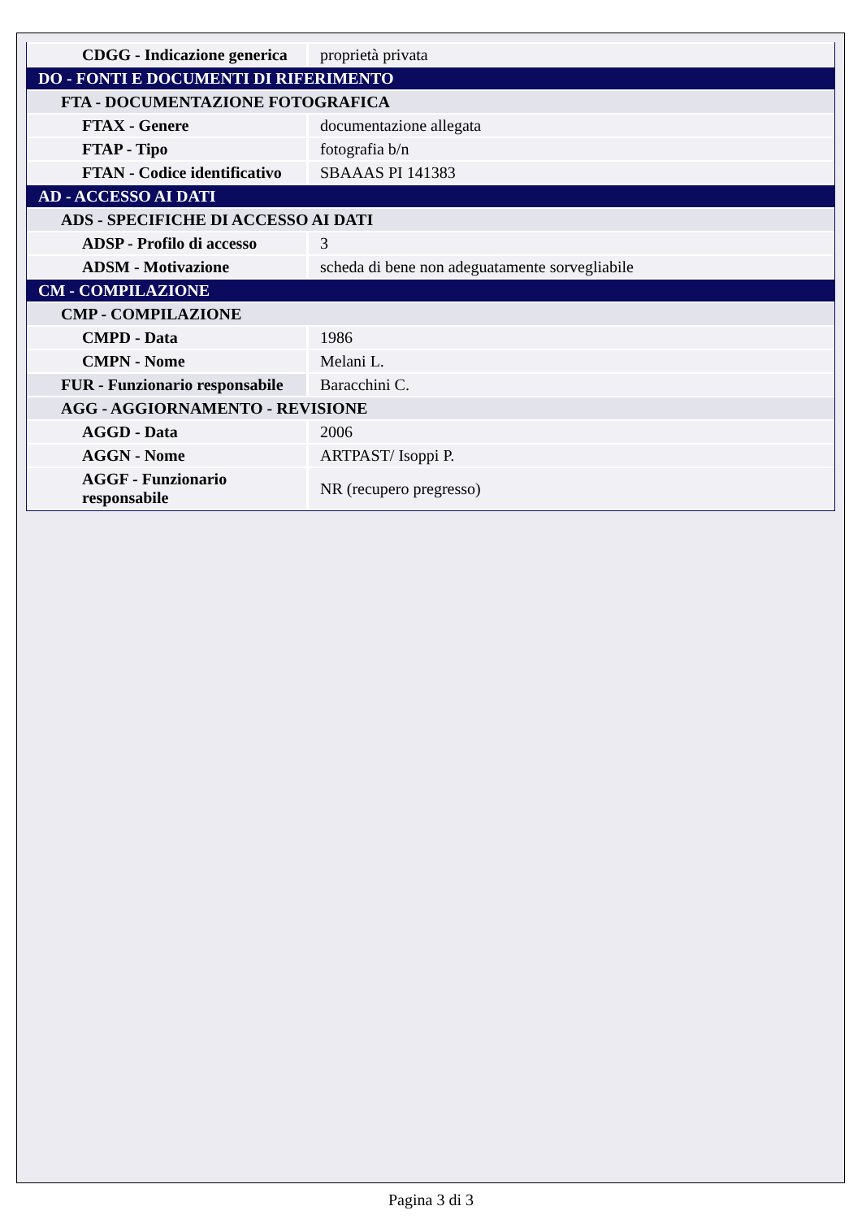| CDGG - Indicazione generica | proprietà privata |
| DO - FONTI E DOCUMENTI DI RIFERIMENTO | |
| FTA - DOCUMENTAZIONE FOTOGRAFICA | |
| FTAX - Genere | documentazione allegata |
| FTAP - Tipo | fotografia b/n |
| FTAN - Codice identificativo | SBAAAS PI 141383 |
| AD - ACCESSO AI DATI | |
| ADS - SPECIFICHE DI ACCESSO AI DATI | |
| ADSP - Profilo di accesso | 3 |
| ADSM - Motivazione | scheda di bene non adeguatamente sorvegliabile |
| CM - COMPILAZIONE | |
| CMP - COMPILAZIONE | |
| CMPD - Data | 1986 |
| CMPN - Nome | Melani L. |
| FUR - Funzionario responsabile | Baracchini C. |
| AGG - AGGIORNAMENTO - REVISIONE | |
| AGGD - Data | 2006 |
| AGGN - Nome | ARTPAST/ Isoppi P. |
| AGGF - Funzionario responsabile | NR (recupero pregresso) |
Pagina 3 di 3